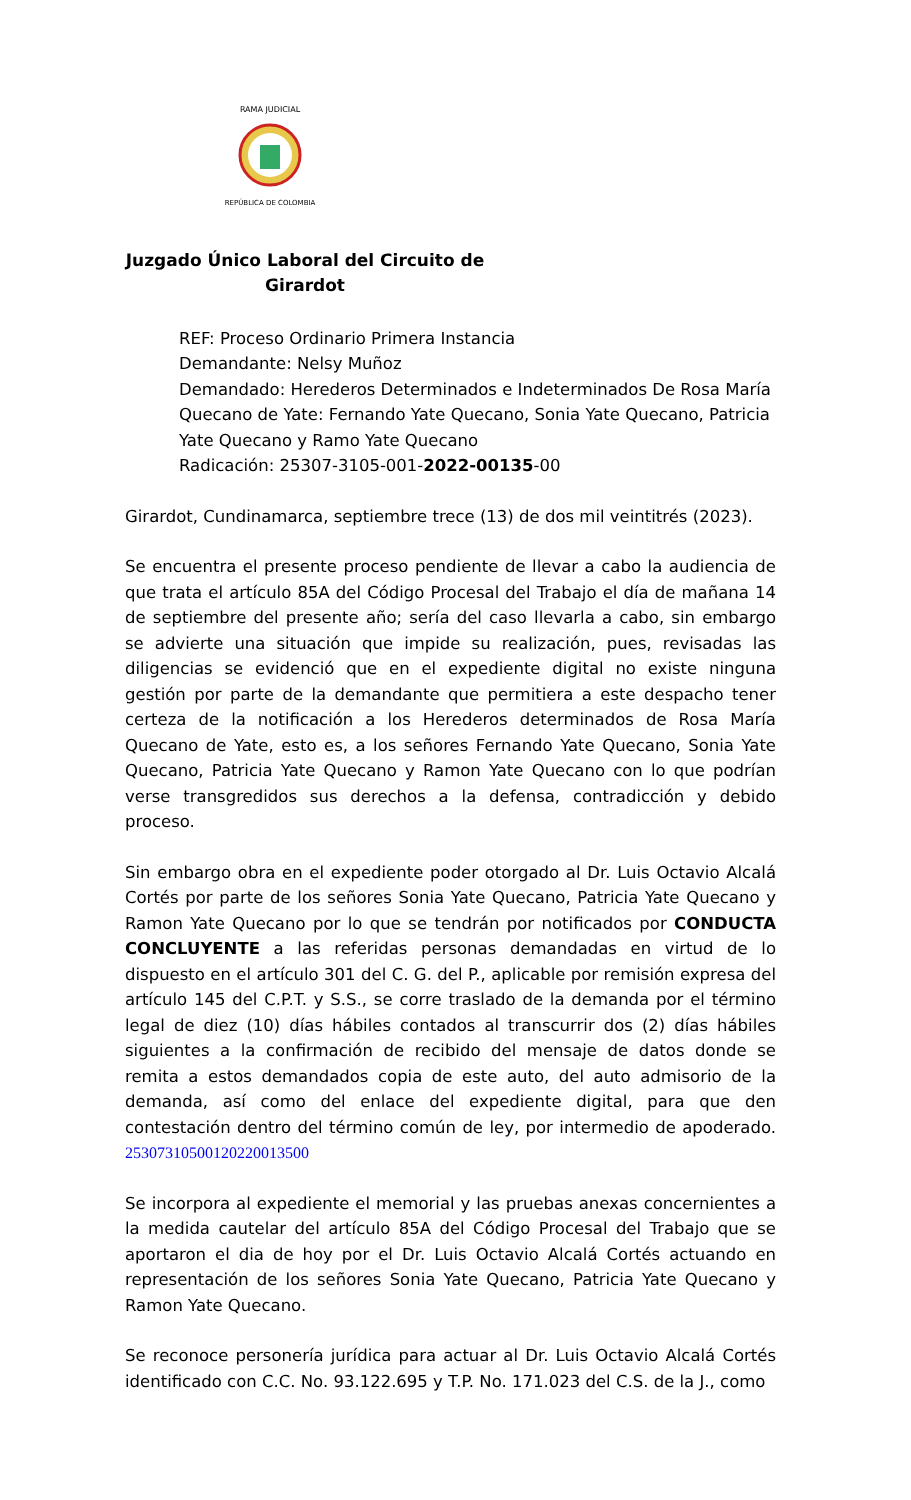RAMA JUDICIAL
REPÚBLICA DE COLOMBIA
Juzgado Único Laboral del Circuito de Girardot
REF: Proceso Ordinario Primera Instancia
Demandante: Nelsy Muñoz
Demandado: Herederos Determinados e Indeterminados De Rosa María Quecano de Yate: Fernando Yate Quecano, Sonia Yate Quecano, Patricia Yate Quecano y Ramo Yate Quecano
Radicación: 25307-3105-001-2022-00135-00
Girardot, Cundinamarca, septiembre trece (13) de dos mil veintitrés (2023).
Se encuentra el presente proceso pendiente de llevar a cabo la audiencia de que trata el artículo 85A del Código Procesal del Trabajo el día de mañana 14 de septiembre del presente año; sería del caso llevarla a cabo, sin embargo se advierte una situación que impide su realización, pues, revisadas las diligencias se evidenció que en el expediente digital no existe ninguna gestión por parte de la demandante que permitiera a este despacho tener certeza de la notificación a los Herederos determinados de Rosa María Quecano de Yate, esto es, a los señores Fernando Yate Quecano, Sonia Yate Quecano, Patricia Yate Quecano y Ramon Yate Quecano con lo que podrían verse transgredidos sus derechos a la defensa, contradicción y debido proceso.
Sin embargo obra en el expediente poder otorgado al Dr. Luis Octavio Alcalá Cortés por parte de los señores Sonia Yate Quecano, Patricia Yate Quecano y Ramon Yate Quecano por lo que se tendrán por notificados por CONDUCTA CONCLUYENTE a las referidas personas demandadas en virtud de lo dispuesto en el artículo 301 del C. G. del P., aplicable por remisión expresa del artículo 145 del C.P.T. y S.S., se corre traslado de la demanda por el término legal de diez (10) días hábiles contados al transcurrir dos (2) días hábiles siguientes a la confirmación de recibido del mensaje de datos donde se remita a estos demandados copia de este auto, del auto admisorio de la demanda, así como del enlace del expediente digital, para que den contestación dentro del término común de ley, por intermedio de apoderado. 25307310500120220013500
Se incorpora al expediente el memorial y las pruebas anexas concernientes a la medida cautelar del artículo 85A del Código Procesal del Trabajo que se aportaron el dia de hoy por el Dr. Luis Octavio Alcalá Cortés actuando en representación de los señores Sonia Yate Quecano, Patricia Yate Quecano y Ramon Yate Quecano.
Se reconoce personería jurídica para actuar al Dr. Luis Octavio Alcalá Cortés identificado con C.C. No. 93.122.695 y T.P. No. 171.023 del C.S. de la J., como